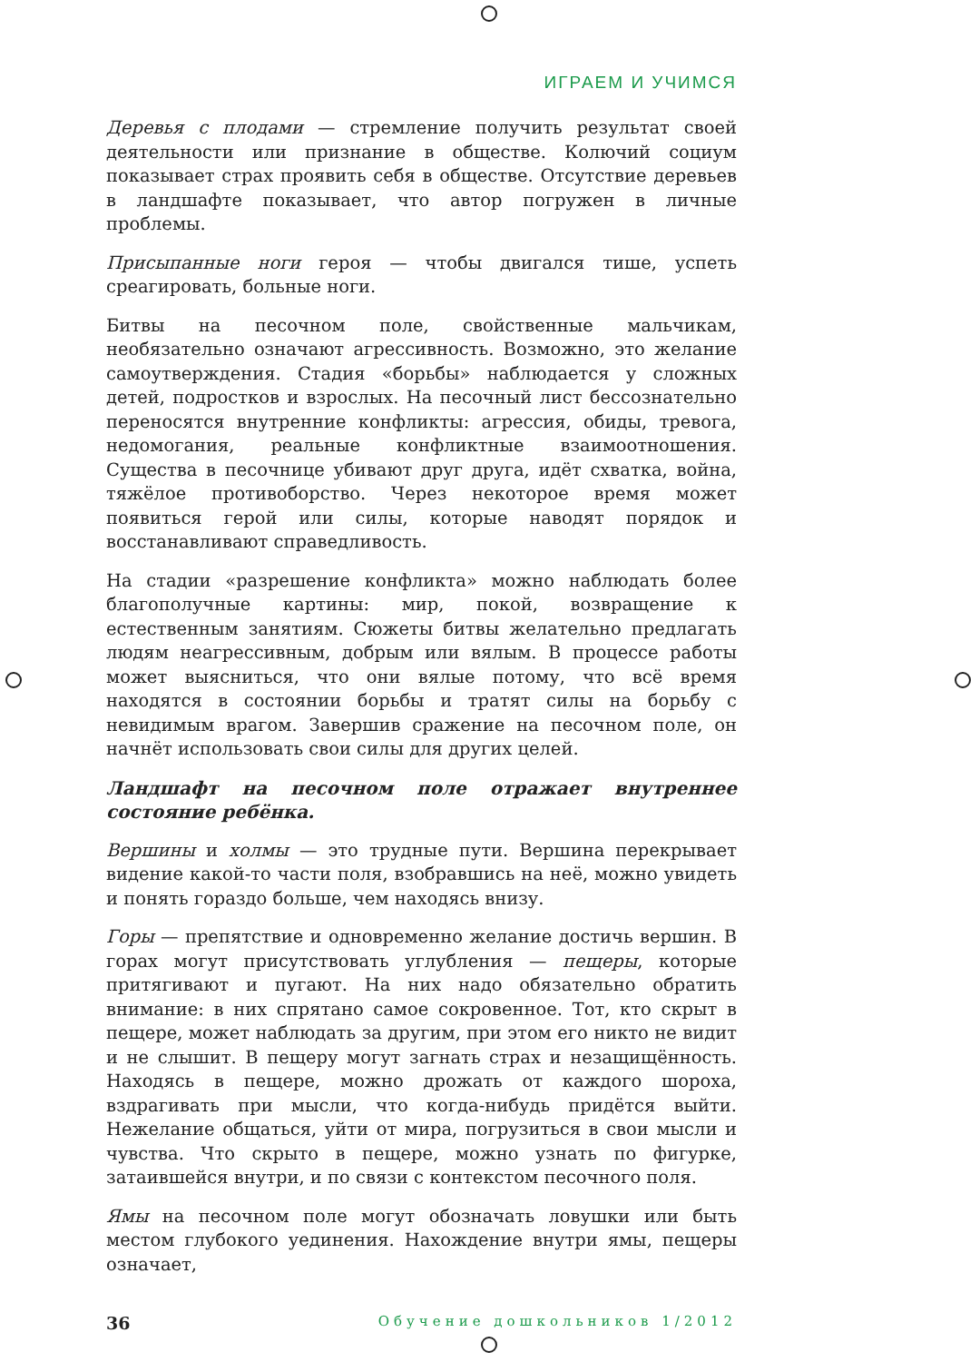ИГРАЕМ И УЧИМСЯ
Деревья с плодами — стремление получить результат своей деятельности или признание в обществе. Колючий социум показывает страх проявить себя в обществе. Отсутствие деревьев в ландшафте показывает, что автор погружен в личные проблемы.
Присыпанные ноги героя — чтобы двигался тише, успеть среагировать, больные ноги.
Битвы на песочном поле, свойственные мальчикам, необязательно означают агрессивность. Возможно, это желание самоутверждения. Стадия «борьбы» наблюдается у сложных детей, подростков и взрослых. На песочный лист бессознательно переносятся внутренние конфликты: агрессия, обиды, тревога, недомогания, реальные конфликтные взаимоотношения. Существа в песочнице убивают друг друга, идёт схватка, война, тяжёлое противоборство. Через некоторое время может появиться герой или силы, которые наводят порядок и восстанавливают справедливость.
На стадии «разрешение конфликта» можно наблюдать более благополучные картины: мир, покой, возвращение к естественным занятиям. Сюжеты битвы желательно предлагать людям неагрессивным, добрым или вялым. В процессе работы может выясниться, что они вялые потому, что всё время находятся в состоянии борьбы и тратят силы на борьбу с невидимым врагом. Завершив сражение на песочном поле, он начнёт использовать свои силы для других целей.
Ландшафт на песочном поле отражает внутреннее состояние ребёнка.
Вершины и холмы — это трудные пути. Вершина перекрывает видение какой-то части поля, взобравшись на неё, можно увидеть и понять гораздо больше, чем находясь внизу.
Горы — препятствие и одновременно желание достичь вершин. В горах могут присутствовать углубления — пещеры, которые притягивают и пугают. На них надо обязательно обратить внимание: в них спрятано самое сокровенное. Тот, кто скрыт в пещере, может наблюдать за другим, при этом его никто не видит и не слышит. В пещеру могут загнать страх и незащищённость. Находясь в пещере, можно дрожать от каждого шороха, вздрагивать при мысли, что когда-нибудь придётся выйти. Нежелание общаться, уйти от мира, погрузиться в свои мысли и чувства. Что скрыто в пещере, можно узнать по фигурке, затаившейся внутри, и по связи с контекстом песочного поля.
Ямы на песочном поле могут обозначать ловушки или быть местом глубокого уединения. Нахождение внутри ямы, пещеры означает,
36 Обучение дошкольников 1/2012